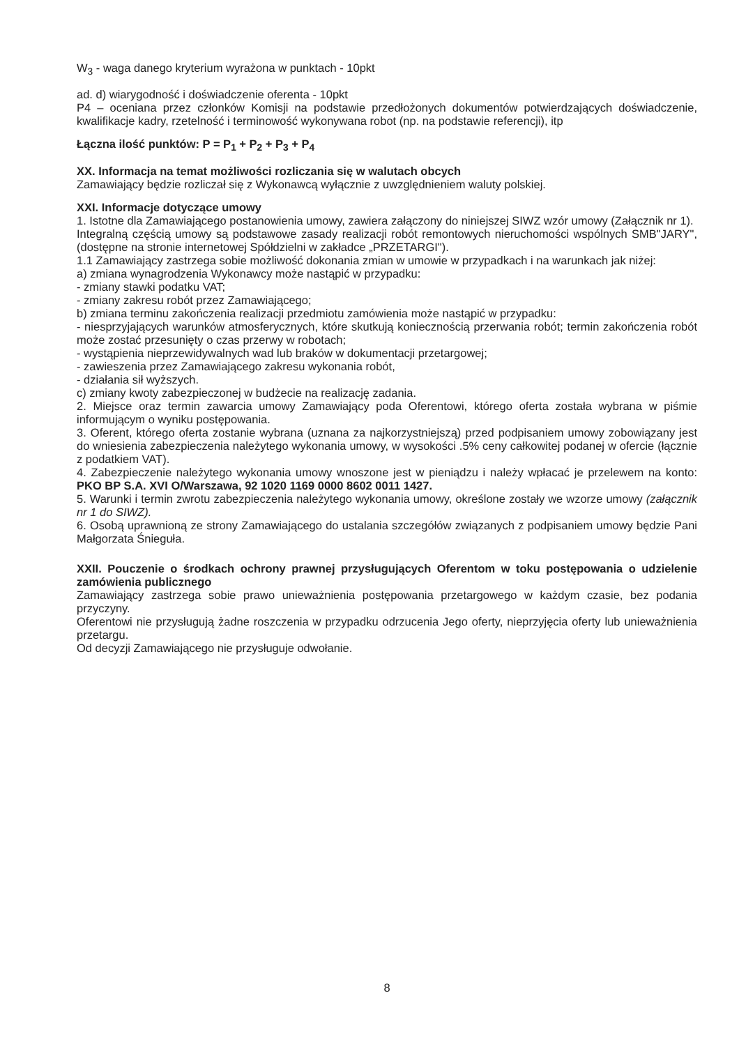W<sub>3</sub> - waga danego kryterium wyrażona w punktach - 10pkt
ad. d) wiarygodność i doświadczenie oferenta - 10pkt
P4 – oceniana przez członków Komisji na podstawie przedłożonych dokumentów potwierdzających doświadczenie, kwalifikacje kadry, rzetelność i terminowość wykonywana robot (np. na podstawie referencji), itp
Łączna ilość punktów: P = P<sub>1</sub> + P<sub>2</sub> + P<sub>3</sub> + P<sub>4</sub>
XX. Informacja na temat możliwości rozliczania się w walutach obcych
Zamawiający będzie rozliczał się z Wykonawcą wyłącznie z uwzględnieniem waluty polskiej.
XXI. Informacje dotyczące umowy
1. Istotne dla Zamawiającego postanowienia umowy, zawiera załączony do niniejszej SIWZ wzór umowy (Załącznik nr 1).
Integralną częścią umowy są podstawowe zasady realizacji robót remontowych nieruchomości wspólnych SMB"JARY", (dostępne na stronie internetowej Spółdzielni w zakładce „PRZETARGI").
1.1 Zamawiający zastrzega sobie możliwość dokonania zmian w umowie w przypadkach i na warunkach jak niżej:
a) zmiana wynagrodzenia Wykonawcy może nastąpić w przypadku:
- zmiany stawki podatku VAT;
- zmiany zakresu robót przez Zamawiającego;
b) zmiana terminu zakończenia realizacji przedmiotu zamówienia może nastąpić w przypadku:
- niesprzyjających warunków atmosferycznych, które skutkują koniecznością przerwania robót; termin zakończenia robót może zostać przesunięty o czas przerwy w robotach;
- wystąpienia nieprzewidywalnych wad lub braków w dokumentacji przetargowej;
- zawieszenia przez Zamawiającego zakresu wykonania robót,
- działania sił wyższych.
c) zmiany kwoty zabezpieczonej w budżecie na realizację zadania.
2. Miejsce oraz termin zawarcia umowy Zamawiający poda Oferentowi, którego oferta została wybrana w piśmie informującym o wyniku postępowania.
3. Oferent, którego oferta zostanie wybrana (uznana za najkorzystniejszą) przed podpisaniem umowy zobowiązany jest do wniesienia zabezpieczenia należytego wykonania umowy, w wysokości .5% ceny całkowitej podanej w ofercie (łącznie z podatkiem VAT).
4. Zabezpieczenie należytego wykonania umowy wnoszone jest w pieniądzu i należy wpłacać je przelewem na konto: PKO BP S.A. XVI O/Warszawa, 92 1020 1169 0000 8602 0011 1427.
5. Warunki i termin zwrotu zabezpieczenia należytego wykonania umowy, określone zostały we wzorze umowy (załącznik nr 1 do SIWZ).
6. Osobą uprawnioną ze strony Zamawiającego do ustalania szczegółów związanych z podpisaniem umowy będzie Pani Małgorzata Śnieguła.
XXII. Pouczenie o środkach ochrony prawnej przysługujących Oferentom w toku postępowania o udzielenie zamówienia publicznego
Zamawiający zastrzega sobie prawo unieważnienia postępowania przetargowego w każdym czasie, bez podania przyczyny.
Oferentowi nie przysługują żadne roszczenia w przypadku odrzucenia Jego oferty, nieprzyjęcia oferty lub unieważnienia przetargu.
Od decyzji Zamawiającego nie przysługuje odwołanie.
8